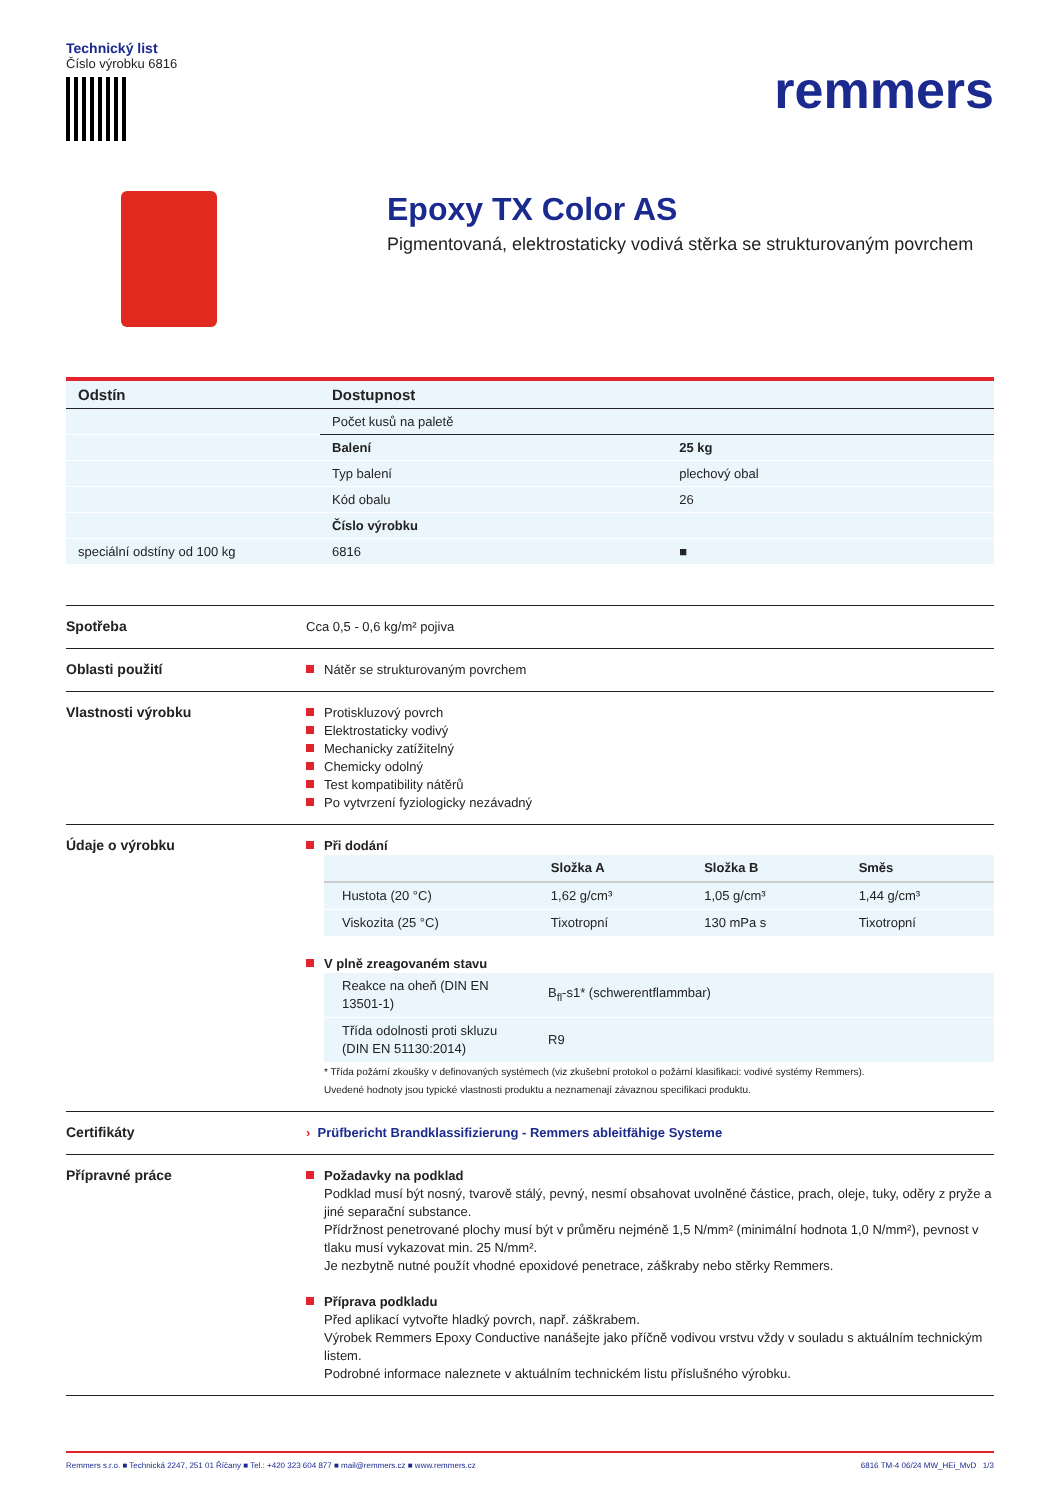Technický list
Číslo výrobku 6816
remmers
Epoxy TX Color AS
Pigmentovaná, elektrostaticky vodivá stěrka se strukturovaným povrchem
| Odstín | Dostupnost | |
| --- | --- | --- |
| | Počet kusů na paletě | |
| | Balení | 25 kg |
| | Typ balení | plechový obal |
| | Kód obalu | 26 |
| | Číslo výrobku | |
| speciální odstíny od 100 kg | 6816 | ■ |
Spotřeba
Cca 0,5 - 0,6 kg/m² pojiva
Oblasti použití
Nátěr se strukturovaným povrchem
Vlastnosti výrobku
Protiskluzový povrch
Elektrostaticky vodivý
Mechanicky zatížitelný
Chemicky odolný
Test kompatibility nátěrů
Po vytvrzení fyziologicky nezávadný
Údaje o výrobku
Při dodání
| | Složka A | Složka B | Směs |
| --- | --- | --- | --- |
| Hustota (20 °C) | 1,62 g/cm³ | 1,05 g/cm³ | 1,44 g/cm³ |
| Viskozita (25 °C) | Tixotropní | 130 mPa s | Tixotropní |
V plně zreagovaném stavu
| Reakce na oheň (DIN EN 13501-1) | B<sub>fl</sub>-s1* (schwerentflammbar) |
| Třída odolnosti proti skluzu (DIN EN 51130:2014) | R9 |
* Třída požární zkoušky v definovaných systémech (viz zkušební protokol o požární klasifikaci: vodivé systémy Remmers).
Uvedené hodnoty jsou typické vlastnosti produktu a neznamenají závaznou specifikaci produktu.
Certifikáty
› Prüfbericht Brandklassifizierung - Remmers ableitfähige Systeme
Přípravné práce
Požadavky na podklad
Podklad musí být nosný, tvarově stálý, pevný, nesmí obsahovat uvolněné částice, prach, oleje, tuky, oděry z pryže a jiné separační substance.
Přídržnost penetrované plochy musí být v průměru nejméně 1,5 N/mm² (minimální hodnota 1,0 N/mm²), pevnost v tlaku musí vykazovat min. 25 N/mm².
Je nezbytně nutné použít vhodné epoxidové penetrace, záškraby nebo stěrky Remmers.
Příprava podkladu
Před aplikací vytvořte hladký povrch, např. záškrabem.
Výrobek Remmers Epoxy Conductive nanášejte jako příčně vodivou vrstvu vždy v souladu s aktuálním technickým listem.
Podrobné informace naleznete v aktuálním technickém listu příslušného výrobku.
Remmers s.r.o. ■ Technická 2247, 251 01 Říčany ■ Tel.: +420 323 604 877 ■ mail@remmers.cz ■ www.remmers.cz 6816 TM-4 06/24 MW_HEi_MvD 1/3